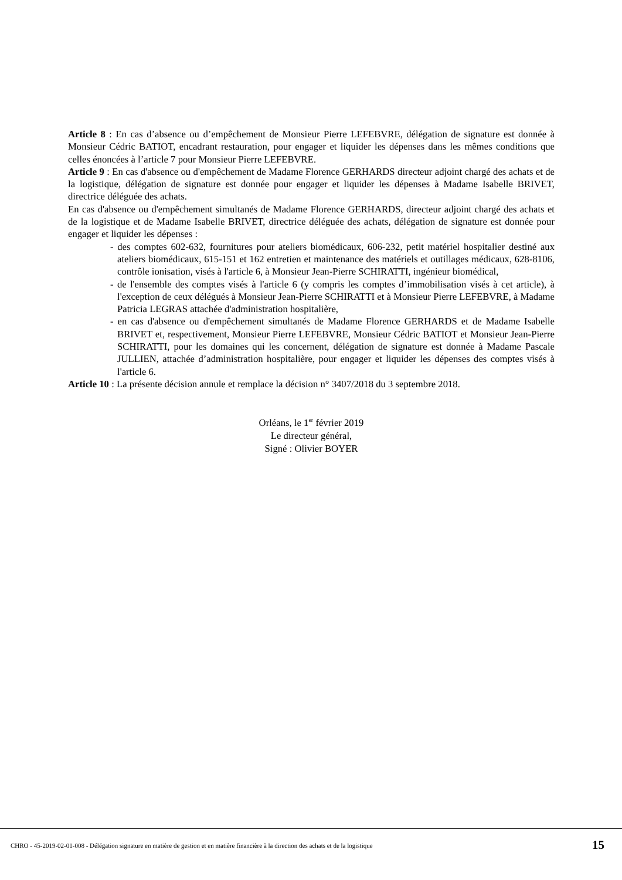Article 8 : En cas d’absence ou d’empêchement de Monsieur Pierre LEFEBVRE, délégation de signature est donnée à Monsieur Cédric BATIOT, encadrant restauration, pour engager et liquider les dépenses dans les mêmes conditions que celles énoncées à l’article 7 pour Monsieur Pierre LEFEBVRE.
Article 9 : En cas d'absence ou d'empêchement de Madame Florence GERHARDS directeur adjoint chargé des achats et de la logistique, délégation de signature est donnée pour engager et liquider les dépenses à Madame Isabelle BRIVET, directrice déléguée des achats.
En cas d'absence ou d'empêchement simultanés de Madame Florence GERHARDS, directeur adjoint chargé des achats et de la logistique et de Madame Isabelle BRIVET, directrice déléguée des achats, délégation de signature est donnée pour engager et liquider les dépenses :
- des comptes 602-632, fournitures pour ateliers biomédicaux, 606-232, petit matériel hospitalier destiné aux ateliers biomédicaux, 615-151 et 162 entretien et maintenance des matériels et outillages médicaux, 628-8106, contrôle ionisation, visés à l'article 6, à Monsieur Jean-Pierre SCHIRATTI, ingénieur biomédical,
- de l'ensemble des comptes visés à l'article 6 (y compris les comptes d’immobilisation visés à cet article), à l'exception de ceux délégués à Monsieur Jean-Pierre SCHIRATTI et à Monsieur Pierre LEFEBVRE, à Madame Patricia LEGRAS attachée d'administration hospitalière,
- en cas d'absence ou d'empêchement simultanés de Madame Florence GERHARDS et de Madame Isabelle BRIVET et, respectivement, Monsieur Pierre LEFEBVRE, Monsieur Cédric BATIOT et Monsieur Jean-Pierre SCHIRATTI, pour les domaines qui les concernent, délégation de signature est donnée à Madame Pascale JULLIEN, attachée d’administration hospitalière, pour engager et liquider les dépenses des comptes visés à l'article 6.
Article 10 : La présente décision annule et remplace la décision n° 3407/2018 du 3 septembre 2018.
Orléans, le 1<sup>er</sup> février 2019
Le directeur général,
Signé : Olivier BOYER
CHRO - 45-2019-02-01-008 - Délégation signature en matière de gestion et en matière financière à la direction des achats et de la logistique 15